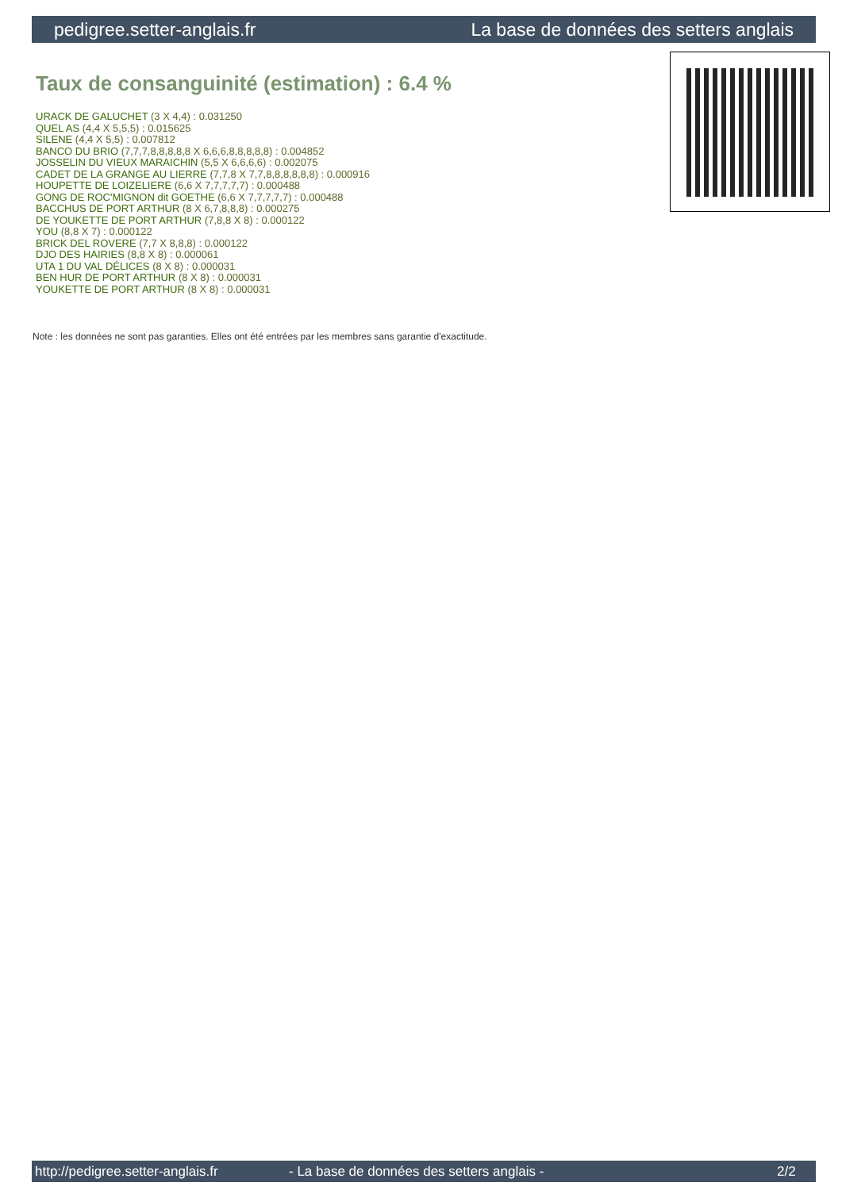pedigree.setter-anglais.fr La base de données des setters anglais
Taux de consanguinité (estimation) : 6.4 %
URACK DE GALUCHET (3 X 4,4) : 0.031250
QUEL AS (4,4 X 5,5,5) : 0.015625
SILENE (4,4 X 5,5) : 0.007812
BANCO DU BRIO (7,7,7,8,8,8,8,8 X 6,6,6,8,8,8,8,8) : 0.004852
JOSSELIN DU VIEUX MARAICHIN (5,5 X 6,6,6,6) : 0.002075
CADET DE LA GRANGE AU LIERRE (7,7,8 X 7,7,8,8,8,8,8,8) : 0.000916
HOUPETTE DE LOIZELIERE (6,6 X 7,7,7,7,7) : 0.000488
GONG DE ROC'MIGNON dit GOETHE (6,6 X 7,7,7,7,7) : 0.000488
BACCHUS DE PORT ARTHUR (8 X 6,7,8,8,8) : 0.000275
DE YOUKETTE DE PORT ARTHUR (7,8,8 X 8) : 0.000122
YOU (8,8 X 7) : 0.000122
BRICK DEL ROVERE (7,7 X 8,8,8) : 0.000122
DJO DES HAIRIES (8,8 X 8) : 0.000061
UTA 1 DU VAL DÉLICES (8 X 8) : 0.000031
BEN HUR DE PORT ARTHUR (8 X 8) : 0.000031
YOUKETTE DE PORT ARTHUR (8 X 8) : 0.000031
Note : les données ne sont pas garanties. Elles ont été entrées par les membres sans garantie d'exactitude.
http://pedigree.setter-anglais.fr - La base de données des setters anglais - 2/2